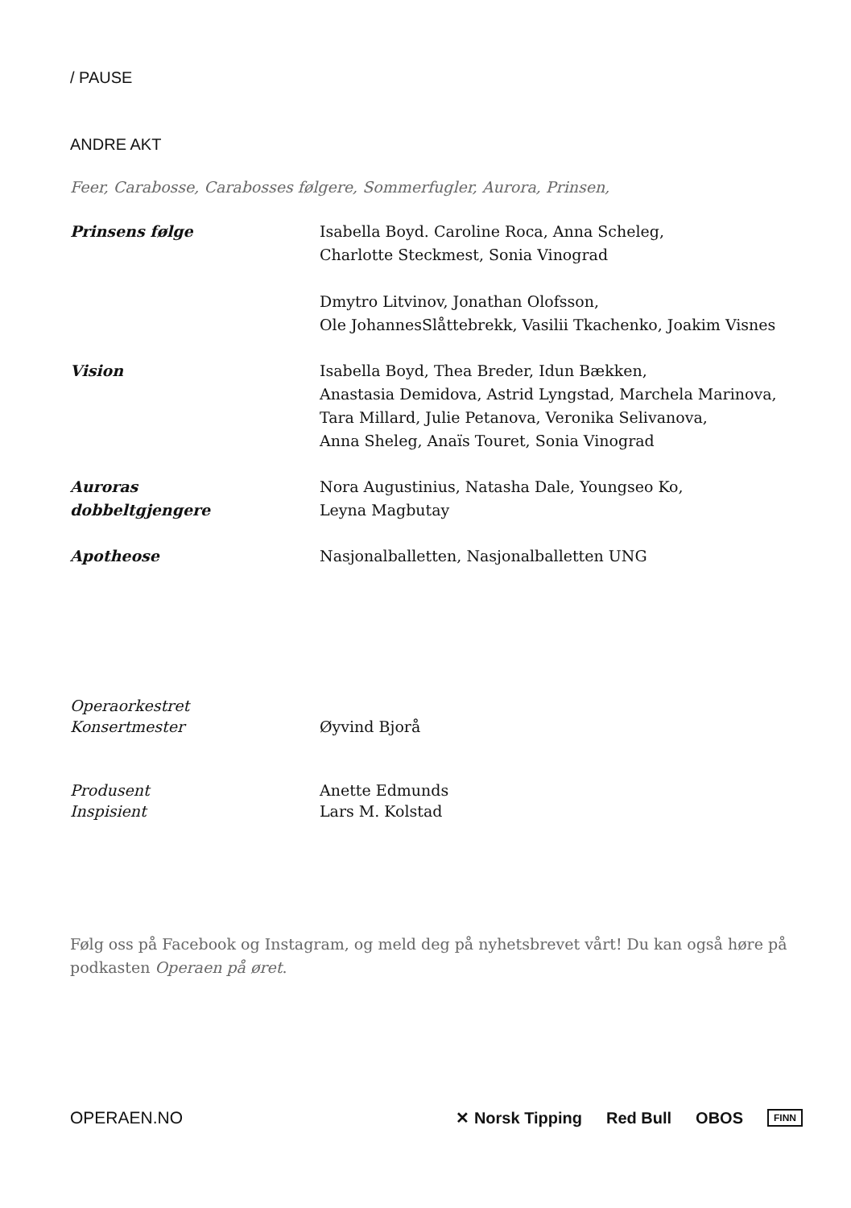/ PAUSE
ANDRE AKT
Feer, Carabosse, Carabosses følgere, Sommerfugler, Aurora, Prinsen,
| Prinsens følge | Isabella Boyd. Caroline Roca, Anna Scheleg, Charlotte Steckmest, Sonia Vinograd Dmytro Litvinov, Jonathan Olofsson, Ole JohannesSlåttebrekk, Vasilii Tkachenko, Joakim Visnes |
| Vision | Isabella Boyd, Thea Breder, Idun Bækken, Anastasia Demidova, Astrid Lyngstad, Marchela Marinova, Tara Millard, Julie Petanova, Veronika Selivanova, Anna Sheleg, Anaïs Touret, Sonia Vinograd |
| Auroras dobbeltgjengere | Nora Augustinius, Natasha Dale, Youngseo Ko, Leyna Magbutay |
| Apotheose | Nasjonalballetten, Nasjonalballetten UNG |
| Operaorkestret Konsertmester | Øyvind Bjorå |
| Produsent Inspisient | Anette Edmunds Lars M. Kolstad |
Følg oss på Facebook og Instagram, og meld deg på nyhetsbrevet vårt! Du kan også høre på podkasten Operaen på øret.
OPERAEN.NO
✕ Norsk Tipping Red Bull OBOS FINN